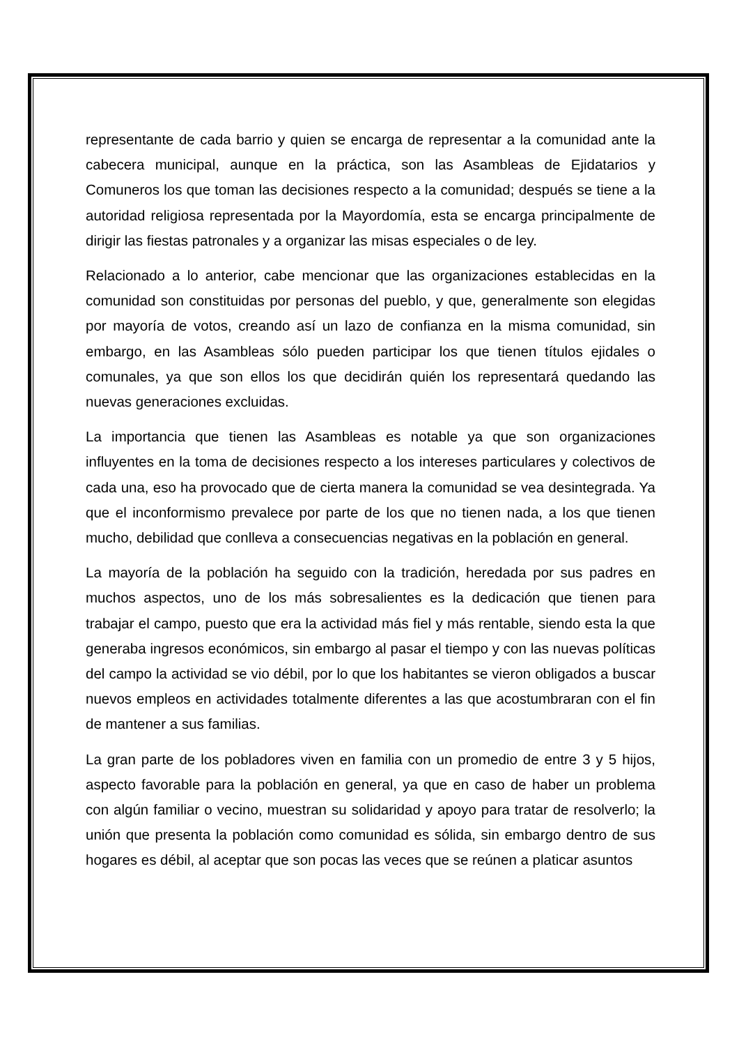representante de cada barrio y quien se encarga de representar a la comunidad ante la cabecera municipal, aunque en la práctica, son las Asambleas de Ejidatarios y Comuneros los que toman las decisiones respecto a la comunidad; después se tiene a la autoridad religiosa representada por la Mayordomía, esta se encarga principalmente de dirigir las fiestas patronales y a organizar las misas especiales o de ley.
Relacionado a lo anterior, cabe mencionar que las organizaciones establecidas en la comunidad son constituidas por personas del pueblo, y que, generalmente son elegidas por mayoría de votos, creando así un lazo de confianza en la misma comunidad, sin embargo, en las Asambleas sólo pueden participar los que tienen títulos ejidales o comunales, ya que son ellos los que decidirán quién los representará quedando las nuevas generaciones excluidas.
La importancia que tienen las Asambleas es notable ya que son organizaciones influyentes en la toma de decisiones respecto a los intereses particulares y colectivos de cada una, eso ha provocado que de cierta manera la comunidad se vea desintegrada. Ya que el inconformismo prevalece por parte de los que no tienen nada, a los que tienen mucho, debilidad que conlleva a consecuencias negativas en la población en general.
La mayoría de la población ha seguido con la tradición, heredada por sus padres en muchos aspectos, uno de los más sobresalientes es la dedicación que tienen para trabajar el campo, puesto que era la actividad más fiel y más rentable, siendo esta la que generaba ingresos económicos, sin embargo al pasar el tiempo y con las nuevas políticas del campo la actividad se vio débil, por lo que los habitantes se vieron obligados a buscar nuevos empleos en actividades totalmente diferentes a las que acostumbraran con el fin de mantener a sus familias.
La gran parte de los pobladores viven en familia con un promedio de entre 3 y 5 hijos, aspecto favorable para la población en general, ya que en caso de haber un problema con algún familiar o vecino, muestran su solidaridad y apoyo para tratar de resolverlo; la unión que presenta la población como comunidad es sólida, sin embargo dentro de sus hogares es débil, al aceptar que son pocas las veces que se reúnen a platicar asuntos